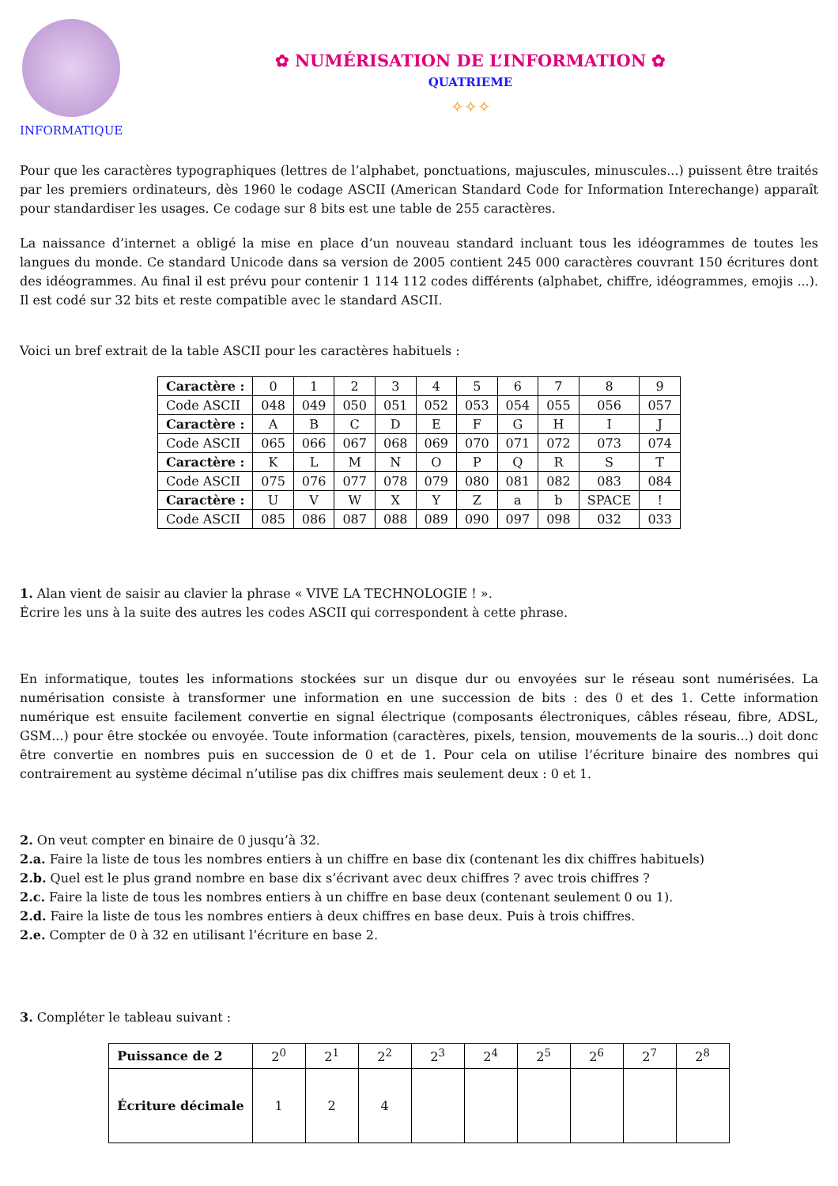INFORMATIQUE
✿ NUMÉRISATION DE L’INFORMATION ✿
QUATRIEME
✧✧✧
Pour que les caractères typographiques (lettres de l’alphabet, ponctuations, majuscules, minuscules...) puissent être traités par les premiers ordinateurs, dès 1960 le codage ASCII (American Standard Code for Information Interechange) apparaît pour standardiser les usages. Ce codage sur 8 bits est une table de 255 caractères.
La naissance d’internet a obligé la mise en place d’un nouveau standard incluant tous les idéogrammes de toutes les langues du monde. Ce standard Unicode dans sa version de 2005 contient 245 000 caractères couvrant 150 écritures dont des idéogrammes. Au final il est prévu pour contenir 1 114 112 codes différents (alphabet, chiffre, idéogrammes, emojis ...). Il est codé sur 32 bits et reste compatible avec le standard ASCII.
Voici un bref extrait de la table ASCII pour les caractères habituels :
| Caractère : | 0 | 1 | 2 | 3 | 4 | 5 | 6 | 7 | 8 | 9 |
| Code ASCII | 048 | 049 | 050 | 051 | 052 | 053 | 054 | 055 | 056 | 057 |
| Caractère : | A | B | C | D | E | F | G | H | I | J |
| Code ASCII | 065 | 066 | 067 | 068 | 069 | 070 | 071 | 072 | 073 | 074 |
| Caractère : | K | L | M | N | O | P | Q | R | S | T |
| Code ASCII | 075 | 076 | 077 | 078 | 079 | 080 | 081 | 082 | 083 | 084 |
| Caractère : | U | V | W | X | Y | Z | a | b | SPACE | ! |
| Code ASCII | 085 | 086 | 087 | 088 | 089 | 090 | 097 | 098 | 032 | 033 |
1. Alan vient de saisir au clavier la phrase « VIVE LA TECHNOLOGIE ! ».
Écrire les uns à la suite des autres les codes ASCII qui correspondent à cette phrase.
En informatique, toutes les informations stockées sur un disque dur ou envoyées sur le réseau sont numérisées. La numérisation consiste à transformer une information en une succession de bits : des 0 et des 1. Cette information numérique est ensuite facilement convertie en signal électrique (composants électroniques, câbles réseau, fibre, ADSL, GSM...) pour être stockée ou envoyée. Toute information (caractères, pixels, tension, mouvements de la souris...) doit donc être convertie en nombres puis en succession de 0 et de 1. Pour cela on utilise l’écriture binaire des nombres qui contrairement au système décimal n’utilise pas dix chiffres mais seulement deux : 0 et 1.
2. On veut compter en binaire de 0 jusqu’à 32.
2.a. Faire la liste de tous les nombres entiers à un chiffre en base dix (contenant les dix chiffres habituels)
2.b. Quel est le plus grand nombre en base dix s’écrivant avec deux chiffres ? avec trois chiffres ?
2.c. Faire la liste de tous les nombres entiers à un chiffre en base deux (contenant seulement 0 ou 1).
2.d. Faire la liste de tous les nombres entiers à deux chiffres en base deux. Puis à trois chiffres.
2.e. Compter de 0 à 32 en utilisant l’écriture en base 2.
3. Compléter le tableau suivant :
| Puissance de 2 | 2<sup>0</sup> | 2<sup>1</sup> | 2<sup>2</sup> | 2<sup>3</sup> | 2<sup>4</sup> | 2<sup>5</sup> | 2<sup>6</sup> | 2<sup>7</sup> | 2<sup>8</sup> |
| Écriture décimale | 1 | 2 | 4 | | | | | | |